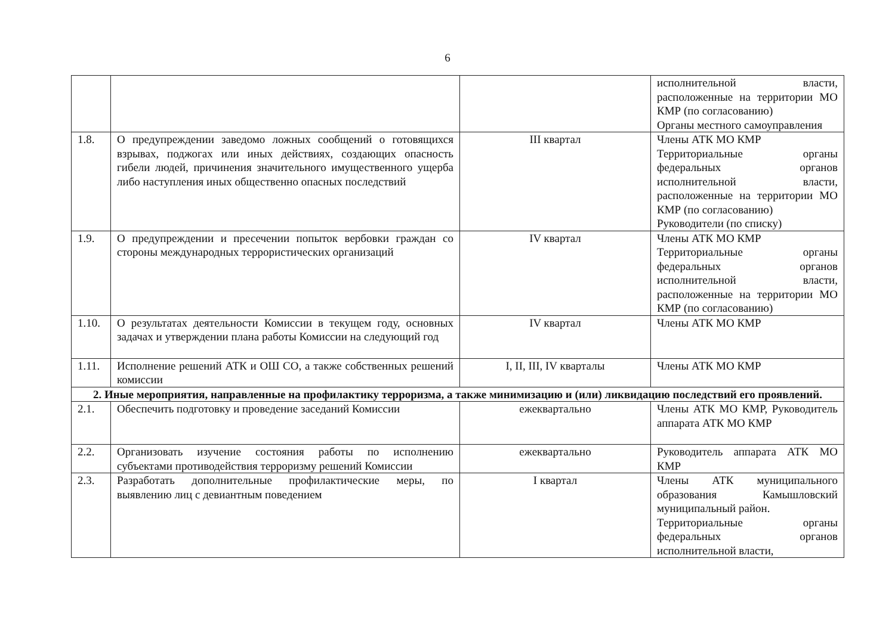6
| | | | исполнительной власти, расположенные на территории МО КМР (по согласованию) Органы местного самоуправления |
| 1.8. | О предупреждении заведомо ложных сообщений о готовящихся взрывах, поджогах или иных действиях, создающих опасность гибели людей, причинения значительного имущественного ущерба либо наступления иных общественно опасных последствий | III квартал | Члены АТК МО КМР Территориальные органы федеральных органов исполнительной власти, расположенные на территории МО КМР (по согласованию) Руководители (по списку) |
| 1.9. | О предупреждении и пресечении попыток вербовки граждан со стороны международных террористических организаций | IV квартал | Члены АТК МО КМР Территориальные органы федеральных органов исполнительной власти, расположенные на территории МО КМР (по согласованию) |
| 1.10. | О результатах деятельности Комиссии в текущем году, основных задачах и утверждении плана работы Комиссии на следующий год | IV квартал | Члены АТК МО КМР |
| 1.11. | Исполнение решений АТК и ОШ СО, а также собственных решений комиссии | I, II, III, IV кварталы | Члены АТК МО КМР |
| 2. Иные мероприятия, направленные на профилактику терроризма, а также минимизацию и (или) ликвидацию последствий его проявлений. | | | |
| 2.1. | Обеспечить подготовку и проведение заседаний Комиссии | ежеквартально | Члены АТК МО КМР, Руководитель аппарата АТК МО КМР |
| 2.2. | Организовать изучение состояния работы по исполнению субъектами противодействия терроризму решений Комиссии | ежеквартально | Руководитель аппарата АТК МО КМР |
| 2.3. | Разработать дополнительные профилактические меры, по выявлению лиц с девиантным поведением | I квартал | Члены АТК муниципального образования Камышловский муниципальный район. Территориальные органы федеральных органов исполнительной власти, |